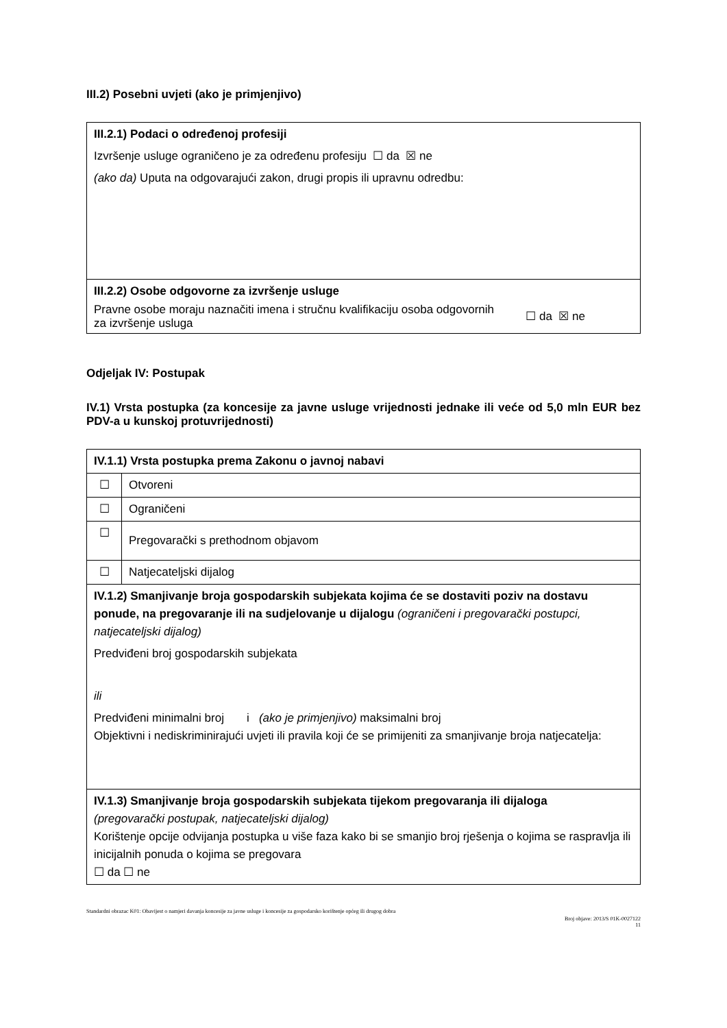III.2) Posebni uvjeti (ako je primjenjivo)
| III.2.1) Podaci o određenoj profesiji Izvršenje usluge ograničeno je za određenu profesiju ☐ da ☒ ne (ako da) Uputa na odgovarajući zakon, drugi propis ili upravnu odredbu: |
| III.2.2) Osobe odgovorne za izvršenje usluge Pravne osobe moraju naznačiti imena i stručnu kvalifikaciju osoba odgovornih za izvršenje usluga ☐ da ☒ ne |
Odjeljak IV: Postupak
IV.1) Vrsta postupka (za koncesije za javne usluge vrijednosti jednake ili veće od 5,0 mln EUR bez PDV-a u kunskoj protuvrijednosti)
| IV.1.1) Vrsta postupka prema Zakonu o javnoj nabavi | |
| ☐ | Otvoreni |
| ☐ | Ograničeni |
| ☐ | Pregovarački s prethodnom objavom |
| ☐ | Natjecateljski dijalog |
| IV.1.2) Smanjivanje broja gospodarskih subjekata kojima će se dostaviti poziv na dostavu ponude, na pregovaranje ili na sudjelovanje u dijalogu (ograničeni i pregovarački postupci, natjecateljski dijalog) Predviđeni broj gospodarskih subjekata ili Predviđeni minimalni broj i (ako je primjenjivo) maksimalni broj Objektivni i nediskriminirajući uvjeti ili pravila koji će se primijeniti za smanjivanje broja natjecatelja: | |
| IV.1.3) Smanjivanje broja gospodarskih subjekata tijekom pregovaranja ili dijaloga (pregovarački postupak, natjecateljski dijalog) Korištenje opcije odvijanja postupka u više faza kako bi se smanjio broj rješenja o kojima se raspravlja ili inicijalnih ponuda o kojima se pregovara ☐ da ☐ ne | |
Standardni obrazac K01: Obavijest o namjeri davanja koncesije za javne usluge i koncesije za gospodarsko korištenje općeg ili drugog dobra
Broj objave: 2013/S 01K-0027122
11